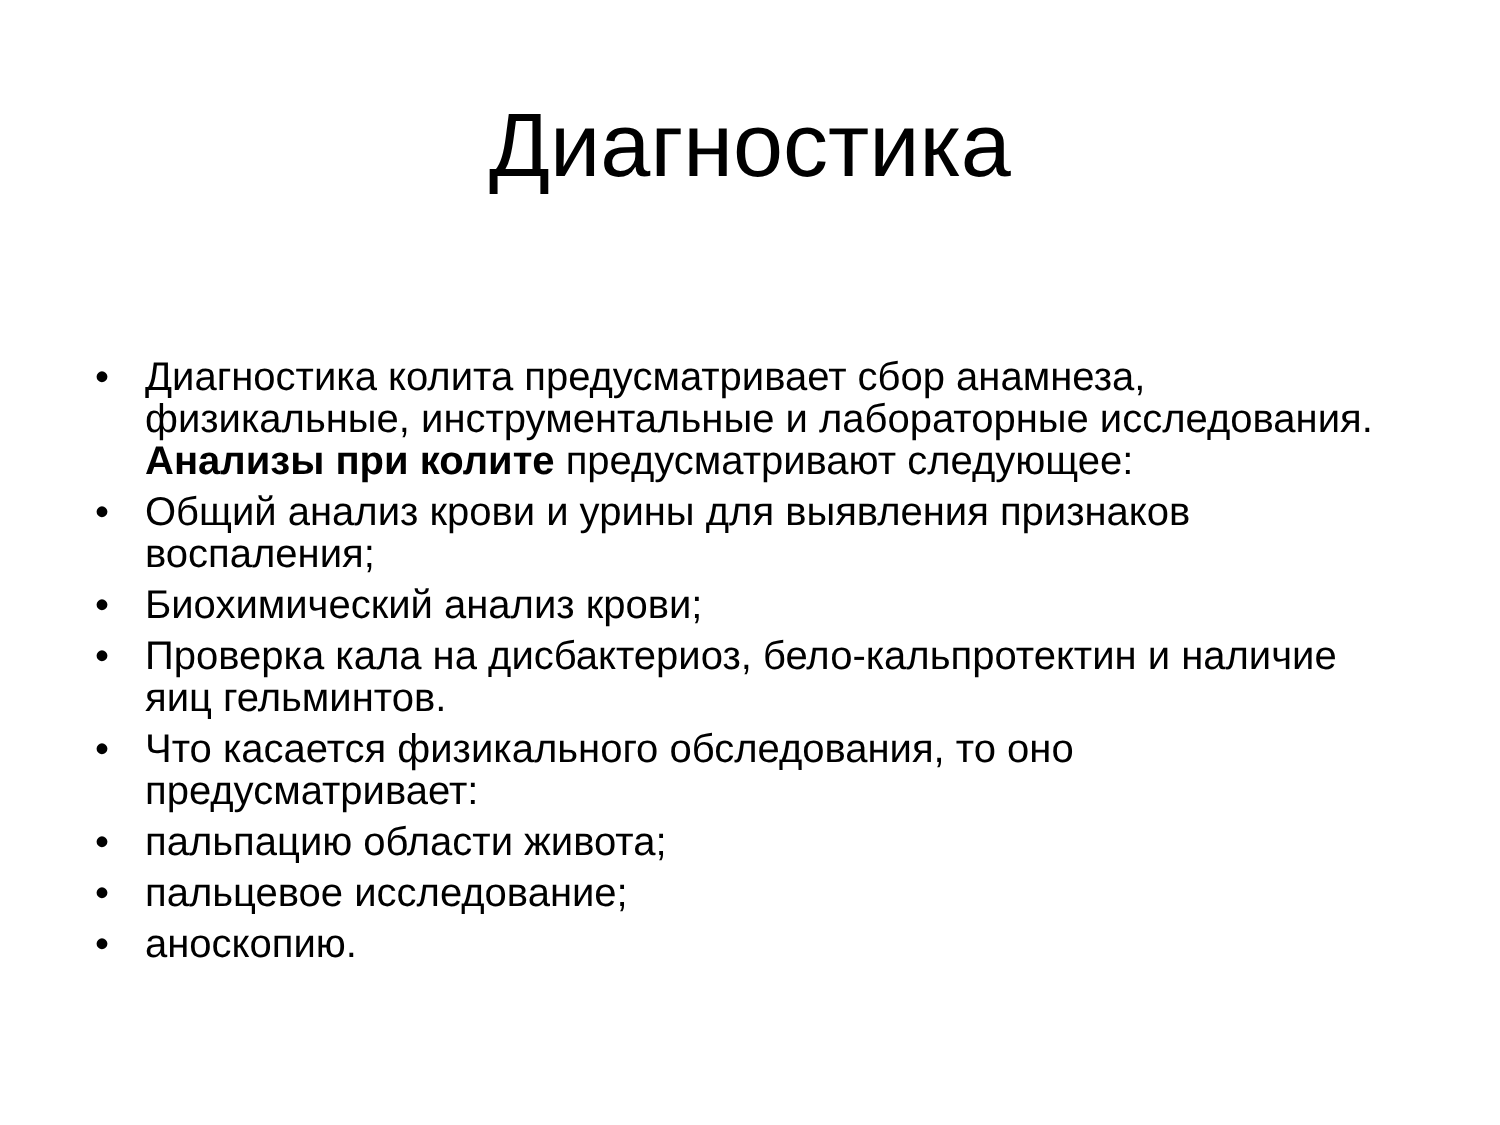Диагностика
• Диагностика колита предусматривает сбор анамнеза, физикальные, инструментальные и лабораторные исследования. Анализы при колите предусматривают следующее:
• Общий анализ крови и урины для выявления признаков воспаления;
• Биохимический анализ крови;
• Проверка кала на дисбактериоз, бело-кальпротектин и наличие яиц гельминтов.
• Что касается физикального обследования, то оно предусматривает:
• пальпацию области живота;
• пальцевое исследование;
• аноскопию.